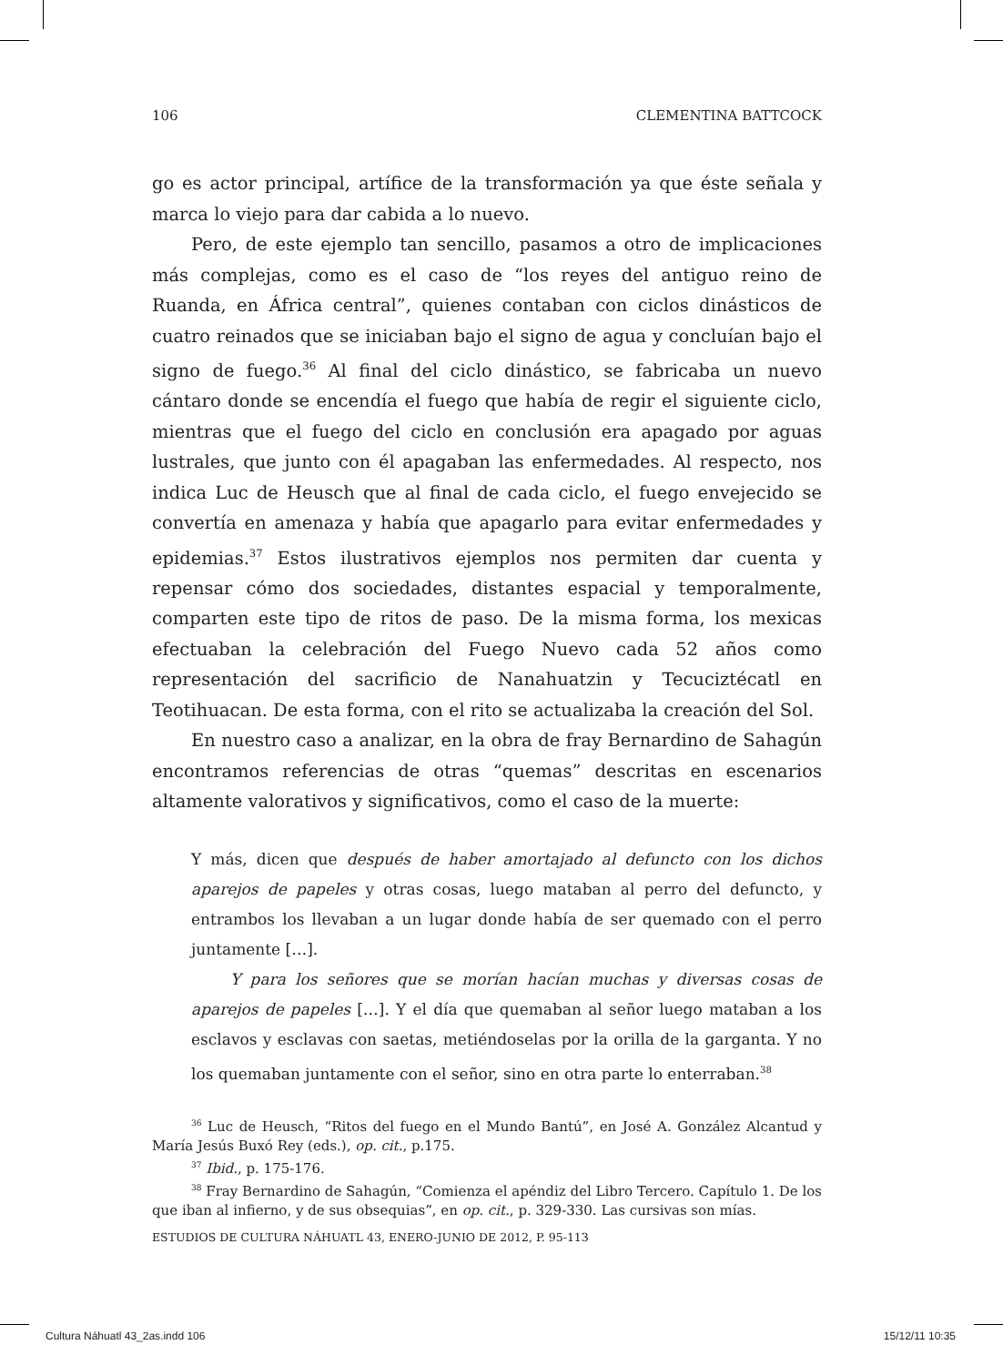106 CLEMENTINA BATTCOCK
go es actor principal, artífice de la transformación ya que éste señala y marca lo viejo para dar cabida a lo nuevo.
Pero, de este ejemplo tan sencillo, pasamos a otro de implicaciones más complejas, como es el caso de “los reyes del antiguo reino de Ruanda, en África central”, quienes contaban con ciclos dinásticos de cuatro reinados que se iniciaban bajo el signo de agua y concluían bajo el signo de fuego.<sup>36</sup> Al final del ciclo dinástico, se fabricaba un nuevo cántaro donde se encendía el fuego que había de regir el siguiente ciclo, mientras que el fuego del ciclo en conclusión era apagado por aguas lustrales, que junto con él apagaban las enfermedades. Al respecto, nos indica Luc de Heusch que al final de cada ciclo, el fuego envejecido se convertía en amenaza y había que apagarlo para evitar enfermedades y epidemias.<sup>37</sup> Estos ilustrativos ejemplos nos permiten dar cuenta y repensar cómo dos sociedades, distantes espacial y temporalmente, comparten este tipo de ritos de paso. De la misma forma, los mexicas efectuaban la celebración del Fuego Nuevo cada 52 años como representación del sacrificio de Nanahuatzin y Tecuciztécatl en Teotihuacan. De esta forma, con el rito se actualizaba la creación del Sol.
En nuestro caso a analizar, en la obra de fray Bernardino de Sahagún encontramos referencias de otras “quemas” descritas en escenarios altamente valorativos y significativos, como el caso de la muerte:
Y más, dicen que después de haber amortajado al defuncto con los dichos aparejos de papeles y otras cosas, luego mataban al perro del defuncto, y entrambos los llevaban a un lugar donde había de ser quemado con el perro juntamente […].
Y para los señores que se morían hacían muchas y diversas cosas de aparejos de papeles […]. Y el día que quemaban al señor luego mataban a los esclavos y esclavas con saetas, metiéndoselas por la orilla de la garganta. Y no los quemaban juntamente con el señor, sino en otra parte lo enterraban.<sup>38</sup>
<sup>36</sup> Luc de Heusch, “Ritos del fuego en el Mundo Bantú”, en José A. González Alcantud y María Jesús Buxó Rey (eds.), op. cit., p.175.
<sup>37</sup> Ibid., p. 175-176.
<sup>38</sup> Fray Bernardino de Sahagún, “Comienza el apéndiz del Libro Tercero. Capítulo 1. De los que iban al infierno, y de sus obsequias”, en op. cit., p. 329-330. Las cursivas son mías.
ESTUDIOS DE CULTURA NÁHUATL 43, ENERO-JUNIO DE 2012, P. 95-113
Cultura Náhuatl 43_2as.indd 106 15/12/11 10:35